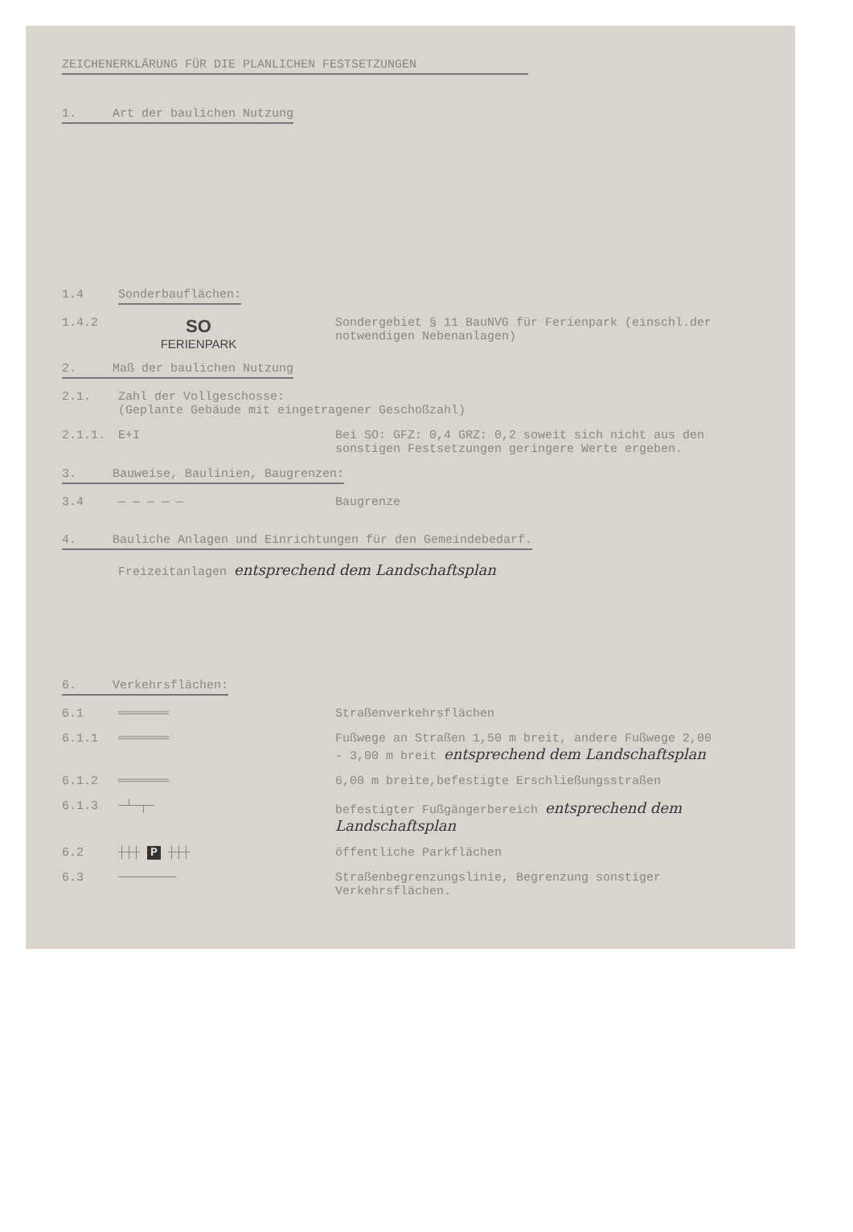ZEICHENERKLÄRUNG FÜR DIE PLANLICHEN FESTSETZUNGEN
1. Art der baulichen Nutzung
1.4 Sonderbauflächen:
1.4.2
SO
FERIENPARK
Sondergebiet § 11 BauNVG für Ferienpark (einschl.der notwendigen Nebenanlagen)
2. Maß der baulichen Nutzung
2.1. Zahl der Vollgeschosse:
(Geplante Gebäude mit eingetragener Geschoßzahl)
2.1.1. E+I Bei SO: GFZ: 0,4 GRZ: 0,2 soweit sich nicht aus den sonstigen Festsetzungen geringere Werte ergeben.
3. Bauweise, Baulinien, Baugrenzen:
3.4 — — — — — Baugrenze
4. Bauliche Anlagen und Einrichtungen für den Gemeindebedarf.
Freizeitanlagen entsprechend dem Landschaftsplan
6. Verkehrsflächen:
6.1 ═══════ Straßenverkehrsflächen
6.1.1 ═══════ Fußwege an Straßen 1,50 m breit, andere Fußwege 2,00 - 3,00 m breit entsprechend dem Landschaftsplan
6.1.2 ═══════ 6,00 m breite,befestigte Erschließungsstraßen
6.1.3 ─┴─┬─ befestigter Fußgängerbereich entsprechend dem Landschaftsplan
6.2 ┼┼┼ P ┼┼┼ öffentliche Parkflächen
6.3 ──────── Straßenbegrenzungslinie, Begrenzung sonstiger Verkehrsflächen.